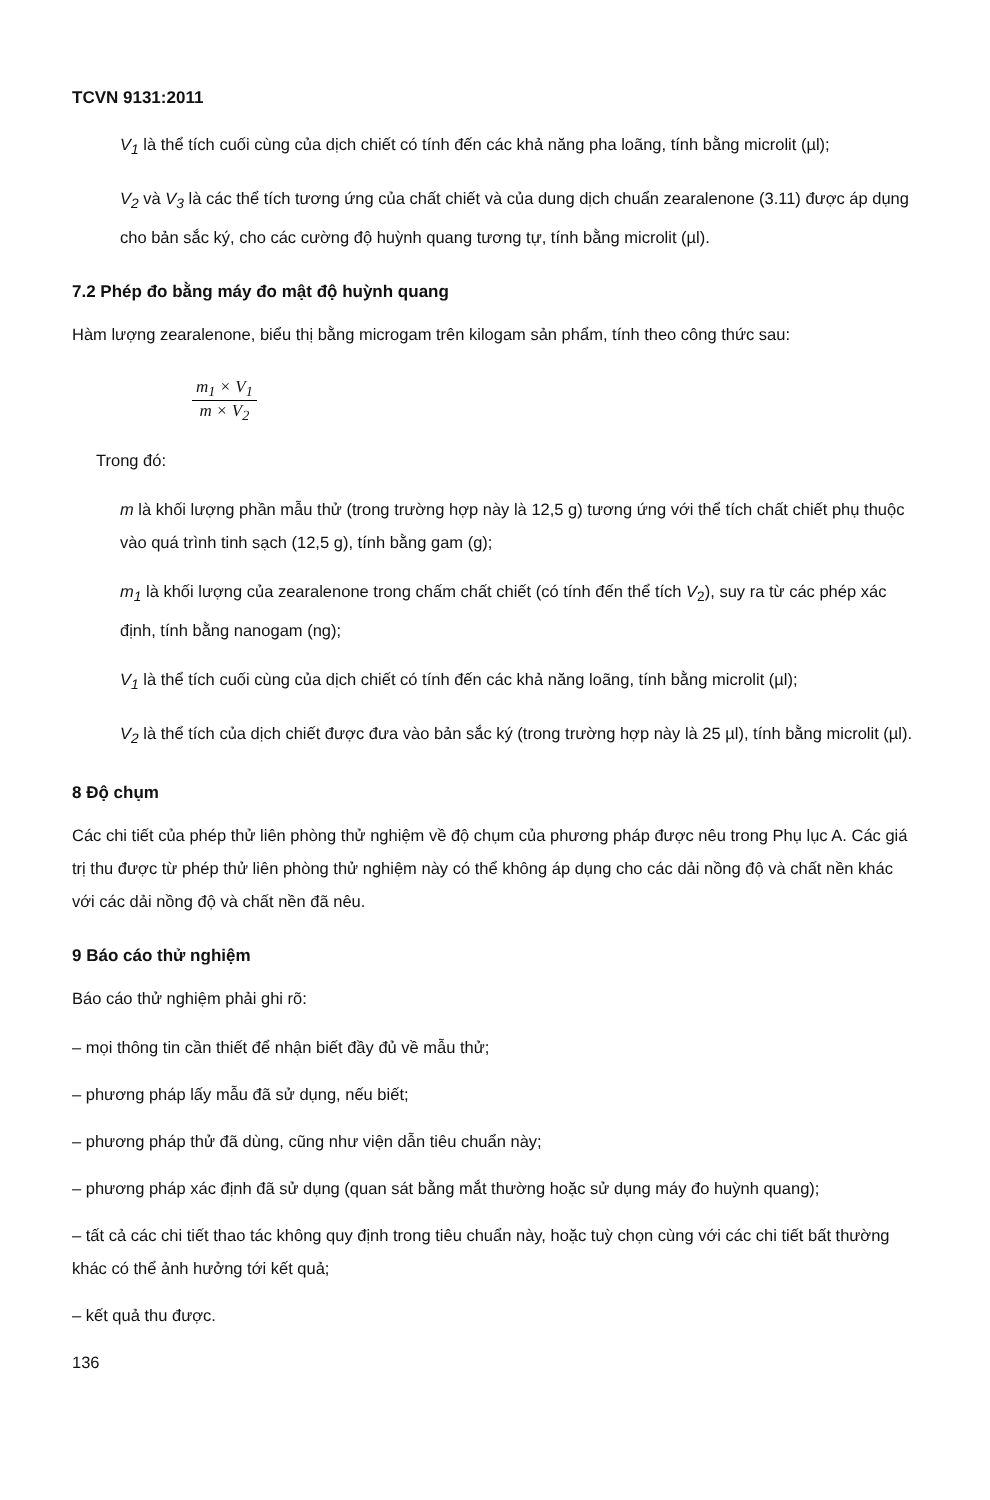TCVN 9131:2011
V<sub>1</sub> là thể tích cuối cùng của dịch chiết có tính đến các khả năng pha loãng, tính bằng microlit (µl);
V<sub>2</sub> và V<sub>3</sub> là các thể tích tương ứng của chất chiết và của dung dịch chuẩn zearalenone (3.11) được áp dụng cho bản sắc ký, cho các cường độ huỳnh quang tương tự, tính bằng microlit (µl).
7.2 Phép đo bằng máy đo mật độ huỳnh quang
Hàm lượng zearalenone, biểu thị bằng microgam trên kilogam sản phẩm, tính theo công thức sau:
m<sub>1</sub> × V<sub>1</sub>
m × V<sub>2</sub>
Trong đó:
m là khối lượng phần mẫu thử (trong trường hợp này là 12,5 g) tương ứng với thể tích chất chiết phụ thuộc vào quá trình tinh sạch (12,5 g), tính bằng gam (g);
m<sub>1</sub> là khối lượng của zearalenone trong chấm chất chiết (có tính đến thể tích V<sub>2</sub>), suy ra từ các phép xác định, tính bằng nanogam (ng);
V<sub>1</sub> là thể tích cuối cùng của dịch chiết có tính đến các khả năng loãng, tính bằng microlit (µl);
V<sub>2</sub> là thể tích của dịch chiết được đưa vào bản sắc ký (trong trường hợp này là 25 µl), tính bằng microlit (µl).
8 Độ chụm
Các chi tiết của phép thử liên phòng thử nghiệm về độ chụm của phương pháp được nêu trong Phụ lục A. Các giá trị thu được từ phép thử liên phòng thử nghiệm này có thể không áp dụng cho các dải nồng độ và chất nền khác với các dải nồng độ và chất nền đã nêu.
9 Báo cáo thử nghiệm
Báo cáo thử nghiệm phải ghi rõ:
– mọi thông tin cần thiết để nhận biết đầy đủ về mẫu thử;
– phương pháp lấy mẫu đã sử dụng, nếu biết;
– phương pháp thử đã dùng, cũng như viện dẫn tiêu chuẩn này;
– phương pháp xác định đã sử dụng (quan sát bằng mắt thường hoặc sử dụng máy đo huỳnh quang);
– tất cả các chi tiết thao tác không quy định trong tiêu chuẩn này, hoặc tuỳ chọn cùng với các chi tiết bất thường khác có thể ảnh hưởng tới kết quả;
– kết quả thu được.
136